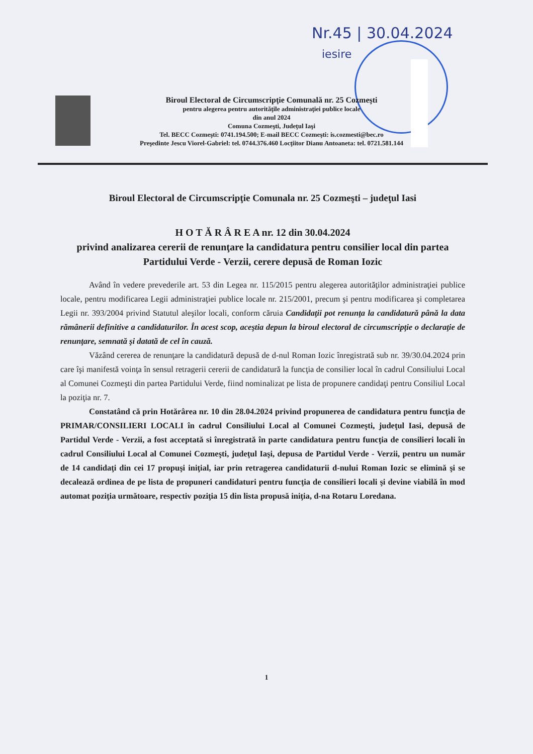Nr.45 | 30.04.2024
iesire
Biroul Electoral de Circumscripţie Comunală nr. 25 Cozmeşti
pentru alegerea pentru autorităţile administraţiei publice locale
din anul 2024
Comuna Cozmeşti, Judeţul Iaşi
Tel. BECC Cozmeşti: 0741.194.500; E-mail BECC Cozmeşti: is.cozmesti@bec.ro
Preşedinte Jescu Viorel-Gabriel: tel. 0744.376.460 Locţiitor Dianu Antoaneta: tel. 0721.581.144
Biroul Electoral de Circumscripţie Comunala nr. 25 Cozmeşti – judeţul Iasi
H O T Ă R Â R E A nr. 12 din 30.04.2024
privind analizarea cererii de renunţare la candidatura pentru consilier local din partea Partidului Verde - Verzii, cerere depusă de Roman Iozic
Având în vedere prevederile art. 53 din Legea nr. 115/2015 pentru alegerea autorităţilor administraţiei publice locale, pentru modificarea Legii administraţiei publice locale nr. 215/2001, precum şi pentru modificarea şi completarea Legii nr. 393/2004 privind Statutul aleşilor locali, conform căruia Candidaţii pot renunţa la candidatură până la data rămânerii definitive a candidaturilor. În acest scop, aceştia depun la biroul electoral de circumscripţie o declaraţie de renunţare, semnată şi datată de cel în cauză.
Văzând cererea de renunţare la candidatură depusă de d-nul Roman Iozic înregistrată sub nr. 39/30.04.2024 prin care îşi manifestă voinţa în sensul retragerii cererii de candidatură la funcţia de consilier local în cadrul Consiliului Local al Comunei Cozmeşti din partea Partidului Verde, fiind nominalizat pe lista de propunere candidaţi pentru Consiliul Local la poziţia nr. 7.
Constatând că prin Hotărârea nr. 10 din 28.04.2024 privind propunerea de candidatura pentru funcţia de PRIMAR/CONSILIERI LOCALI în cadrul Consiliului Local al Comunei Cozmeşti, judeţul Iasi, depusă de Partidul Verde - Verzii, a fost acceptată si înregistrată în parte candidatura pentru funcţia de consilieri locali în cadrul Consiliului Local al Comunei Cozmeşti, judeţul Iaşi, depusa de Partidul Verde - Verzii, pentru un număr de 14 candidaţi din cei 17 propuşi iniţial, iar prin retragerea candidaturii d-nului Roman Iozic se elimină şi se decalează ordinea de pe lista de propuneri candidaturi pentru funcţia de consilieri locali şi devine viabilă în mod automat poziţia următoare, respectiv poziţia 15 din lista propusă iniţia, d-na Rotaru Loredana.
1